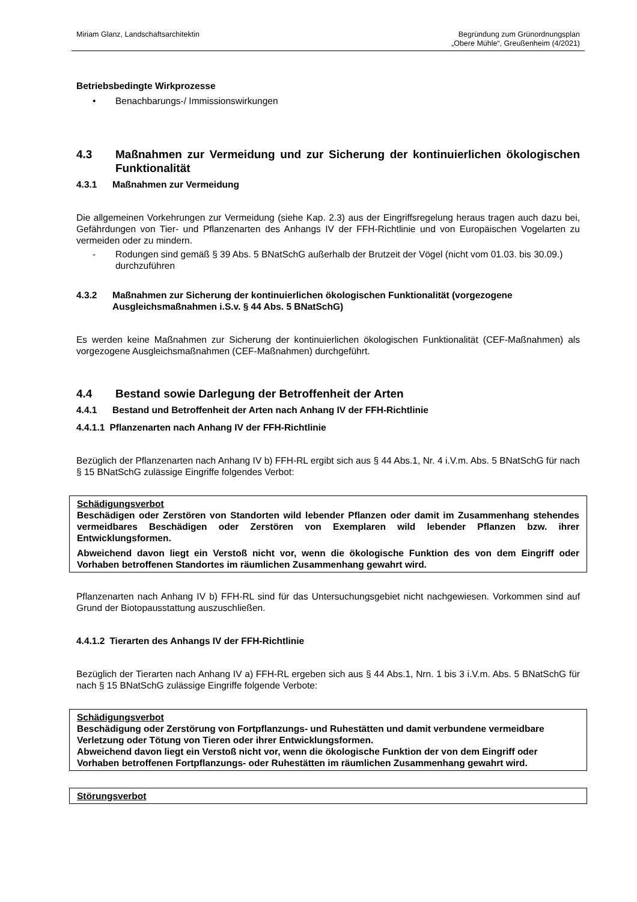Miriam Glanz, Landschaftsarchitektin
Begründung zum Grünordnungsplan
„Obere Mühle“, Greußenheim (4/2021)
Betriebsbedingte Wirkprozesse
• Benachbarungs-/ Immissionswirkungen
4.3 Maßnahmen zur Vermeidung und zur Sicherung der kontinuierlichen ökologischen Funktionalität
4.3.1 Maßnahmen zur Vermeidung
Die allgemeinen Vorkehrungen zur Vermeidung (siehe Kap. 2.3) aus der Eingriffsregelung heraus tragen auch dazu bei, Gefährdungen von Tier- und Pflanzenarten des Anhangs IV der FFH-Richtlinie und von Europäischen Vogelarten zu vermeiden oder zu mindern.
- Rodungen sind gemäß § 39 Abs. 5 BNatSchG außerhalb der Brutzeit der Vögel (nicht vom 01.03. bis 30.09.) durchzuführen
4.3.2 Maßnahmen zur Sicherung der kontinuierlichen ökologischen Funktionalität (vorgezogene Ausgleichsmaßnahmen i.S.v. § 44 Abs. 5 BNatSchG)
Es werden keine Maßnahmen zur Sicherung der kontinuierlichen ökologischen Funktionalität (CEF-Maßnahmen) als vorgezogene Ausgleichsmaßnahmen (CEF-Maßnahmen) durchgeführt.
4.4 Bestand sowie Darlegung der Betroffenheit der Arten
4.4.1 Bestand und Betroffenheit der Arten nach Anhang IV der FFH-Richtlinie
4.4.1.1 Pflanzenarten nach Anhang IV der FFH-Richtlinie
Bezüglich der Pflanzenarten nach Anhang IV b) FFH-RL ergibt sich aus § 44 Abs.1, Nr. 4 i.V.m. Abs. 5 BNatSchG für nach § 15 BNatSchG zulässige Eingriffe folgendes Verbot:
Schädigungsverbot
Beschädigen oder Zerstören von Standorten wild lebender Pflanzen oder damit im Zusammenhang stehendes vermeidbares Beschädigen oder Zerstören von Exemplaren wild lebender Pflanzen bzw. ihrer Entwicklungsformen.
Abweichend davon liegt ein Verstoß nicht vor, wenn die ökologische Funktion des von dem Eingriff oder Vorhaben betroffenen Standortes im räumlichen Zusammenhang gewahrt wird.
Pflanzenarten nach Anhang IV b) FFH-RL sind für das Untersuchungsgebiet nicht nachgewiesen. Vorkommen sind auf Grund der Biotopausstattung auszuschließen.
4.4.1.2 Tierarten des Anhangs IV der FFH-Richtlinie
Bezüglich der Tierarten nach Anhang IV a) FFH-RL ergeben sich aus § 44 Abs.1, Nrn. 1 bis 3 i.V.m. Abs. 5 BNatSchG für nach § 15 BNatSchG zulässige Eingriffe folgende Verbote:
Schädigungsverbot
Beschädigung oder Zerstörung von Fortpflanzungs- und Ruhestätten und damit verbundene vermeidbare Verletzung oder Tötung von Tieren oder ihrer Entwicklungsformen.
Abweichend davon liegt ein Verstoß nicht vor, wenn die ökologische Funktion der von dem Eingriff oder Vorhaben betroffenen Fortpflanzungs- oder Ruhestätten im räumlichen Zusammenhang gewahrt wird.
Störungsverbot